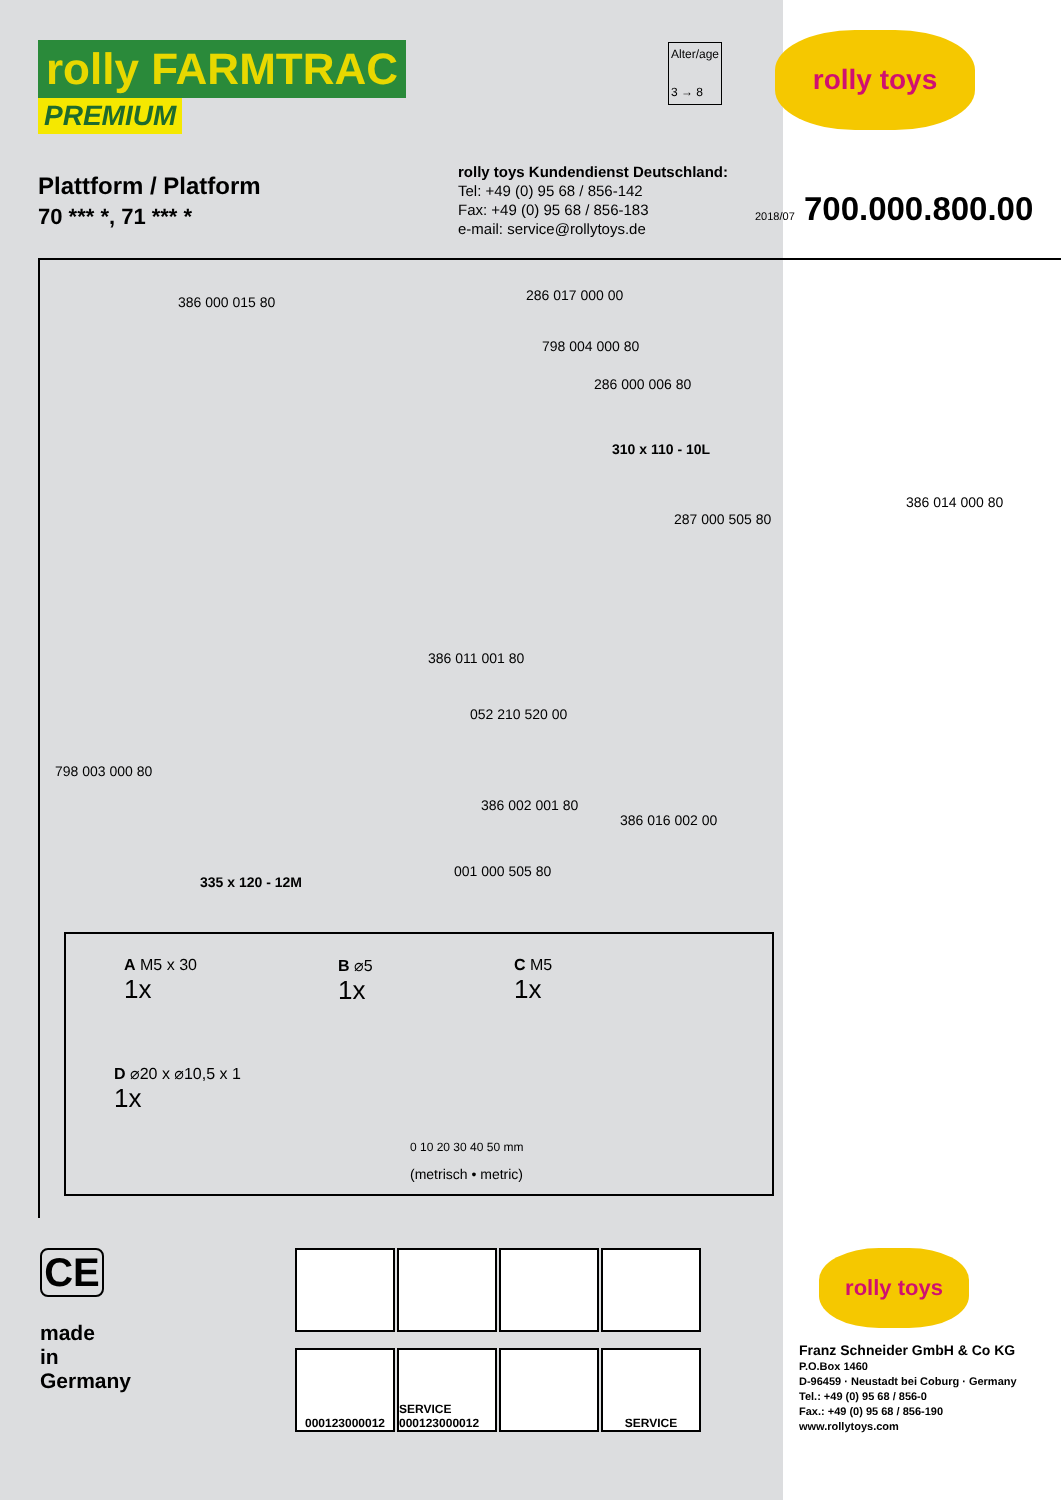rolly FARMTRAC
PREMIUM
Plattform / Platform
70 *** *, 71 *** *
Alter/age
3 → 8
rolly toys Kundendienst Deutschland:
Tel: +49 (0) 95 68 / 856-142
Fax: +49 (0) 95 68 / 856-183
e-mail: service@rollytoys.de
rolly toys
2018/07 700.000.800.00
386 000 015 80 286 017 000 00
798 004 000 80
286 000 006 80
310 x 110 - 10L
287 000 505 80
386 014 000 80
386 011 001 80
052 210 520 00
798 003 000 80
386 002 001 80
386 016 002 00
001 000 505 80
335 x 120 - 12M
A M5 x 30
1x
B ⌀5
1x
C M5
1x
D ⌀20 x ⌀10,5 x 1
1x
0 10 20 30 40 50 mm
(metrisch • metric)
CE
made
in
Germany
000123000012
SERVICE 000123000012
SERVICE
rolly toys
Franz Schneider GmbH & Co KG
P.O.Box 1460
D-96459 · Neustadt bei Coburg · Germany
Tel.: +49 (0) 95 68 / 856-0
Fax.: +49 (0) 95 68 / 856-190
www.rollytoys.com